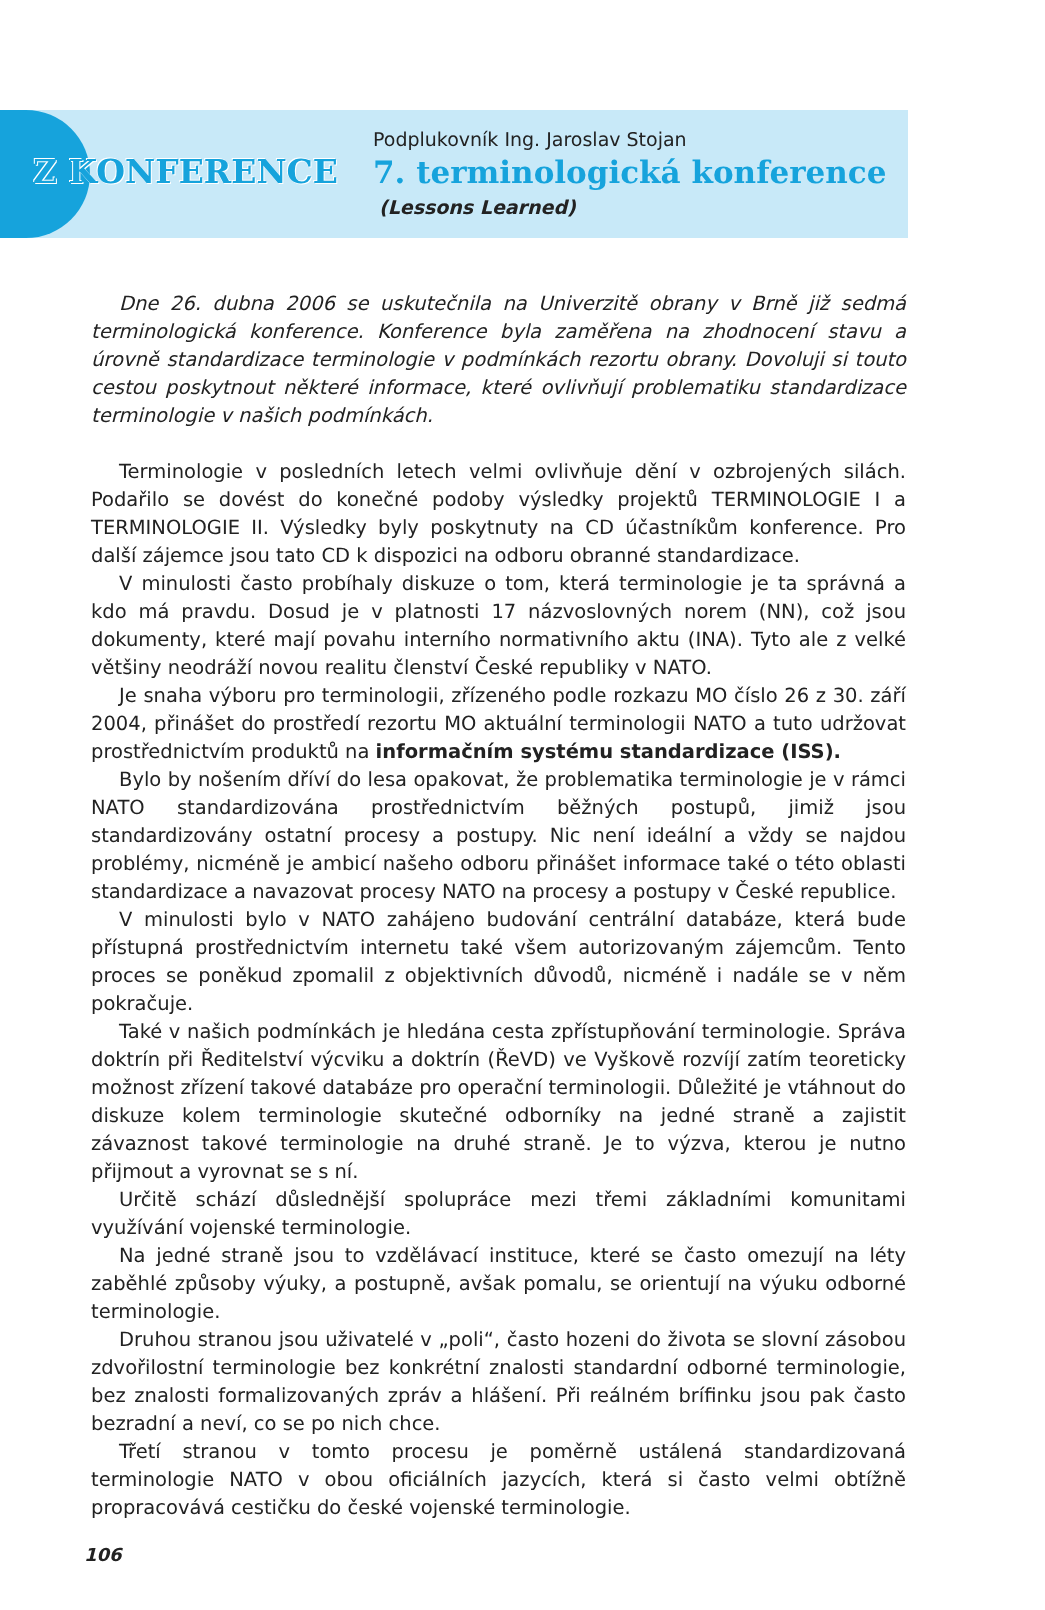Z KONFERENCE
Podplukovník Ing. Jaroslav Stojan
7. terminologická konference
(Lessons Learned)
Dne 26. dubna 2006 se uskutečnila na Univerzitě obrany v Brně již sedmá terminologická konference. Konference byla zaměřena na zhodnocení stavu a úrovně standardizace terminologie v podmínkách rezortu obrany. Dovoluji si touto cestou poskytnout některé informace, které ovlivňují problematiku standardizace terminologie v našich podmínkách.
Terminologie v posledních letech velmi ovlivňuje dění v ozbrojených silách. Podařilo se dovést do konečné podoby výsledky projektů TERMINOLOGIE I a TERMINOLOGIE II. Výsledky byly poskytnuty na CD účastníkům konference. Pro další zájemce jsou tato CD k dispozici na odboru obranné standardizace.
V minulosti často probíhaly diskuze o tom, která terminologie je ta správná a kdo má pravdu. Dosud je v platnosti 17 názvoslovných norem (NN), což jsou dokumenty, které mají povahu interního normativního aktu (INA). Tyto ale z velké většiny neodráží novou realitu členství České republiky v NATO.
Je snaha výboru pro terminologii, zřízeného podle rozkazu MO číslo 26 z 30. září 2004, přinášet do prostředí rezortu MO aktuální terminologii NATO a tuto udržovat prostřednictvím produktů na informačním systému standardizace (ISS).
Bylo by nošením dříví do lesa opakovat, že problematika terminologie je v rámci NATO standardizována prostřednictvím běžných postupů, jimiž jsou standardizovány ostatní procesy a postupy. Nic není ideální a vždy se najdou problémy, nicméně je ambicí našeho odboru přinášet informace také o této oblasti standardizace a navazovat procesy NATO na procesy a postupy v České republice.
V minulosti bylo v NATO zahájeno budování centrální databáze, která bude přístupná prostřednictvím internetu také všem autorizovaným zájemcům. Tento proces se poněkud zpomalil z objektivních důvodů, nicméně i nadále se v něm pokračuje.
Také v našich podmínkách je hledána cesta zpřístupňování terminologie. Správa doktrín při Ředitelství výcviku a doktrín (ŘeVD) ve Vyškově rozvíjí zatím teoreticky možnost zřízení takové databáze pro operační terminologii. Důležité je vtáhnout do diskuze kolem terminologie skutečné odborníky na jedné straně a zajistit závaznost takové terminologie na druhé straně. Je to výzva, kterou je nutno přijmout a vyrovnat se s ní.
Určitě schází důslednější spolupráce mezi třemi základními komunitami využívání vojenské terminologie.
Na jedné straně jsou to vzdělávací instituce, které se často omezují na léty zaběhlé způsoby výuky, a postupně, avšak pomalu, se orientují na výuku odborné terminologie.
Druhou stranou jsou uživatelé v „poli“, často hozeni do života se slovní zásobou zdvořilostní terminologie bez konkrétní znalosti standardní odborné terminologie, bez znalosti formalizovaných zpráv a hlášení. Při reálném brífinku jsou pak často bezradní a neví, co se po nich chce.
Třetí stranou v tomto procesu je poměrně ustálená standardizovaná terminologie NATO v obou oficiálních jazycích, která si často velmi obtížně propracovává cestičku do české vojenské terminologie.
106